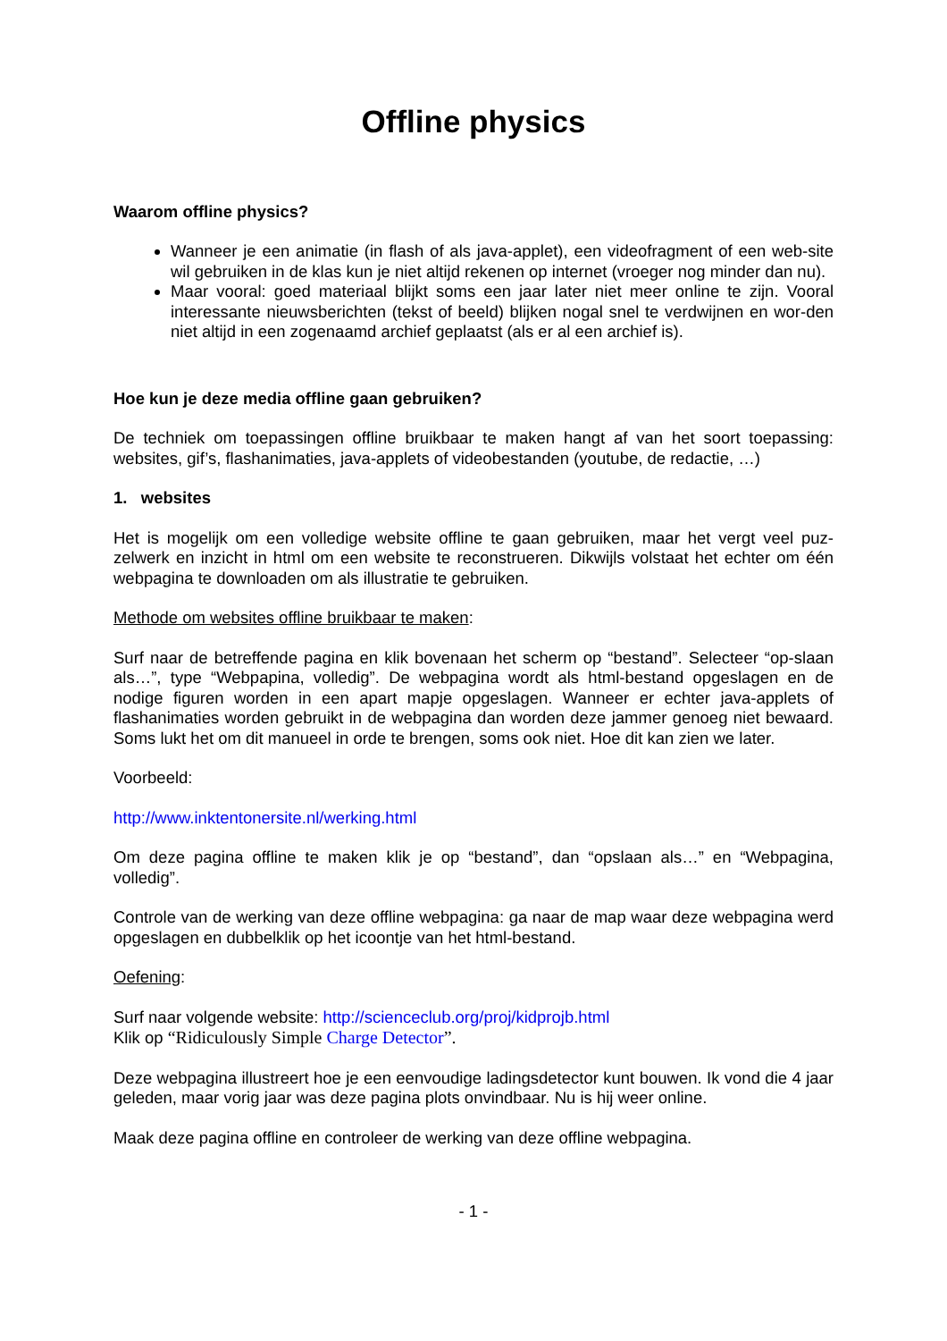Offline physics
Waarom offline physics?
Wanneer je een animatie (in flash of als java-applet), een videofragment of een web-site wil gebruiken in de klas kun je niet altijd rekenen op internet (vroeger nog minder dan nu).
Maar vooral: goed materiaal blijkt soms een jaar later niet meer online te zijn. Vooral interessante nieuwsberichten (tekst of beeld) blijken nogal snel te verdwijnen en wor-den niet altijd in een zogenaamd archief geplaatst (als er al een archief is).
Hoe kun je deze media offline gaan gebruiken?
De techniek om toepassingen offline bruikbaar te maken hangt af van het soort toepassing: websites, gif’s, flashanimaties, java-applets of videobestanden (youtube, de redactie, …)
1. websites
Het is mogelijk om een volledige website offline te gaan gebruiken, maar het vergt veel puz-zelwerk en inzicht in html om een website te reconstrueren. Dikwijls volstaat het echter om één webpagina te downloaden om als illustratie te gebruiken.
Methode om websites offline bruikbaar te maken:
Surf naar de betreffende pagina en klik bovenaan het scherm op “bestand”. Selecteer “op-slaan als…”, type “Webpapina, volledig”. De webpagina wordt als html-bestand opgeslagen en de nodige figuren worden in een apart mapje opgeslagen. Wanneer er echter java-applets of flashanimaties worden gebruikt in de webpagina dan worden deze jammer genoeg niet bewaard. Soms lukt het om dit manueel in orde te brengen, soms ook niet. Hoe dit kan zien we later.
Voorbeeld:
http://www.inktentonersite.nl/werking.html
Om deze pagina offline te maken klik je op “bestand”, dan “opslaan als…” en “Webpagina, volledig”.
Controle van de werking van deze offline webpagina: ga naar de map waar deze webpagina werd opgeslagen en dubbelklik op het icoontje van het html-bestand.
Oefening:
Surf naar volgende website: http://scienceclub.org/proj/kidprojb.html
Klik op “Ridiculously Simple Charge Detector”.
Deze webpagina illustreert hoe je een eenvoudige ladingsdetector kunt bouwen. Ik vond die 4 jaar geleden, maar vorig jaar was deze pagina plots onvindbaar. Nu is hij weer online.
Maak deze pagina offline en controleer de werking van deze offline webpagina.
- 1 -